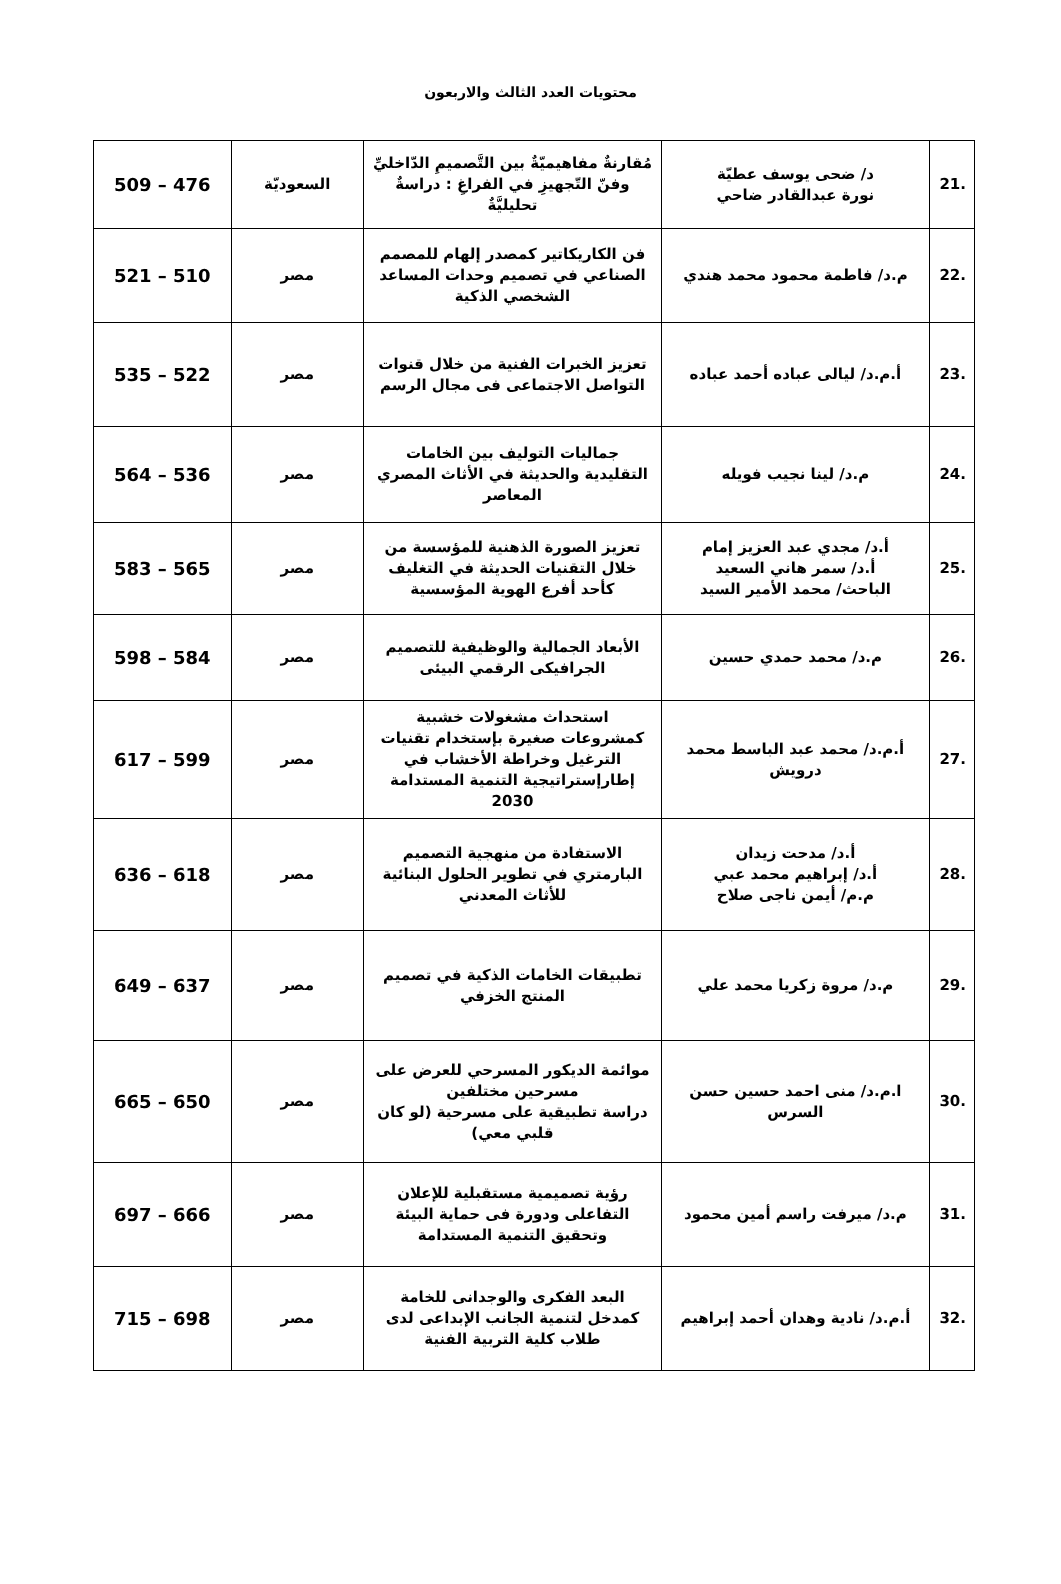محتويات العدد الثالث والاربعون
| .21 | د/ ضحى يوسف عطيّة نورة عبدالقادر ضاحي | مُقارنةٌ مفاهيميّةٌ بين التَّصميمِ الدّاخليِّ وفنّ التّجهيزِ في الفراغِ : دراسةٌ تحليليَّةٌ | السعوديّة | 476 – 509 |
| .22 | م.د/ فاطمة محمود محمد هندي | فن الكاريكاتير كمصدر إلهام للمصمم الصناعي في تصميم وحدات المساعد الشخصي الذكية | مصر | 510 – 521 |
| .23 | أ.م.د/ ليالى عباده أحمد عباده | تعزيز الخبرات الفنية من خلال قنوات التواصل الاجتماعى فى مجال الرسم | مصر | 522 – 535 |
| .24 | م.د/ لينا نجيب فويله | جماليات التوليف بين الخامات التقليدية والحديثة في الأثاث المصري المعاصر | مصر | 536 – 564 |
| .25 | أ.د/ مجدي عبد العزيز إمام أ.د/ سمر هاني السعيد الباحث/ محمد الأمير السيد | تعزيز الصورة الذهنية للمؤسسة من خلال التقنيات الحديثة في التغليف كأحد أفرع الهوية المؤسسية | مصر | 565 – 583 |
| .26 | م.د/ محمد حمدي حسين | الأبعاد الجمالية والوظيفية للتصميم الجرافيكى الرقمي البيئى | مصر | 584 – 598 |
| .27 | أ.م.د/ محمد عبد الباسط محمد درويش | استحداث مشغولات خشبية كمشروعات صغيرة بإستخدام تقنيات الترغيل وخراطة الأخشاب في إطارإستراتيجية التنمية المستدامة 2030 | مصر | 599 – 617 |
| .28 | أ.د/ مدحت زيدان أ.د/ إبراهيم محمد عبي م.م/ أيمن ناجى صلاح | الاستفادة من منهجية التصميم البارمتري في تطوير الحلول البنائية للأثاث المعدني | مصر | 618 – 636 |
| .29 | م.د/ مروة زكريا محمد علي | تطبيقات الخامات الذكية في تصميم المنتج الخزفي | مصر | 637 – 649 |
| .30 | ا.م.د/ منى احمد حسين حسن السرس | موائمة الديكور المسرحي للعرض على مسرحين مختلفين دراسة تطبيقية على مسرحية (لو كان قلبي معي) | مصر | 650 – 665 |
| .31 | م.د/ ميرفت راسم أمين محمود | رؤية تصميمية مستقبلية للإعلان التفاعلى ودورة فى حماية البيئة وتحقيق التنمية المستدامة | مصر | 666 – 697 |
| .32 | أ.م.د/ نادية وهدان أحمد إبراهيم | البعد الفكرى والوجدانى للخامة كمدخل لتنمية الجانب الإبداعى لدى طلاب كلية التربية الفنية | مصر | 698 – 715 |